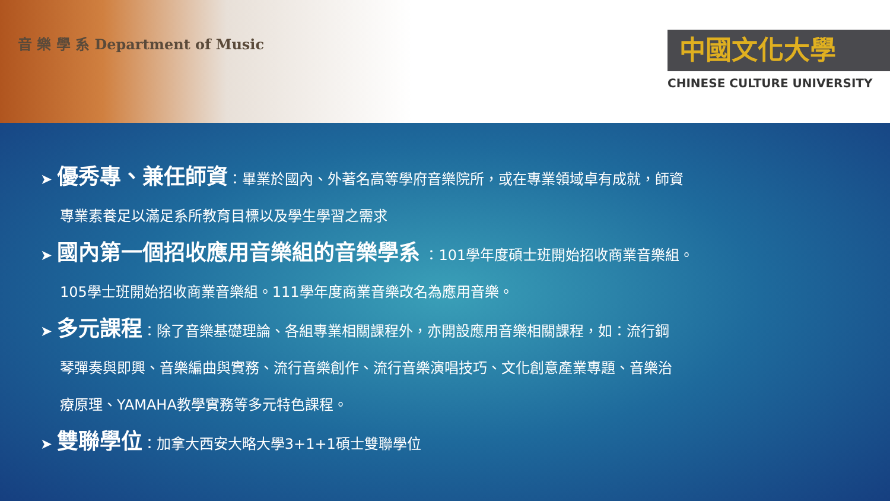音 樂 學 系 Department of Music
中國文化大學
CHINESE CULTURE UNIVERSITY
➤ 優秀專、兼任師資：畢業於國內、外著名高等學府音樂院所，或在專業領域卓有成就，師資
專業素養足以滿足系所教育目標以及學生學習之需求
➤ 國內第一個招收應用音樂組的音樂學系 ：101學年度碩士班開始招收商業音樂組。
105學士班開始招收商業音樂組。111學年度商業音樂改名為應用音樂。
➤ 多元課程：除了音樂基礎理論、各組專業相關課程外，亦開設應用音樂相關課程，如：流行鋼
琴彈奏與即興、音樂編曲與實務、流行音樂創作、流行音樂演唱技巧、文化創意產業專題、音樂治
療原理、YAMAHA教學實務等多元特色課程。
➤ 雙聯學位：加拿大西安大略大學3+1+1碩士雙聯學位